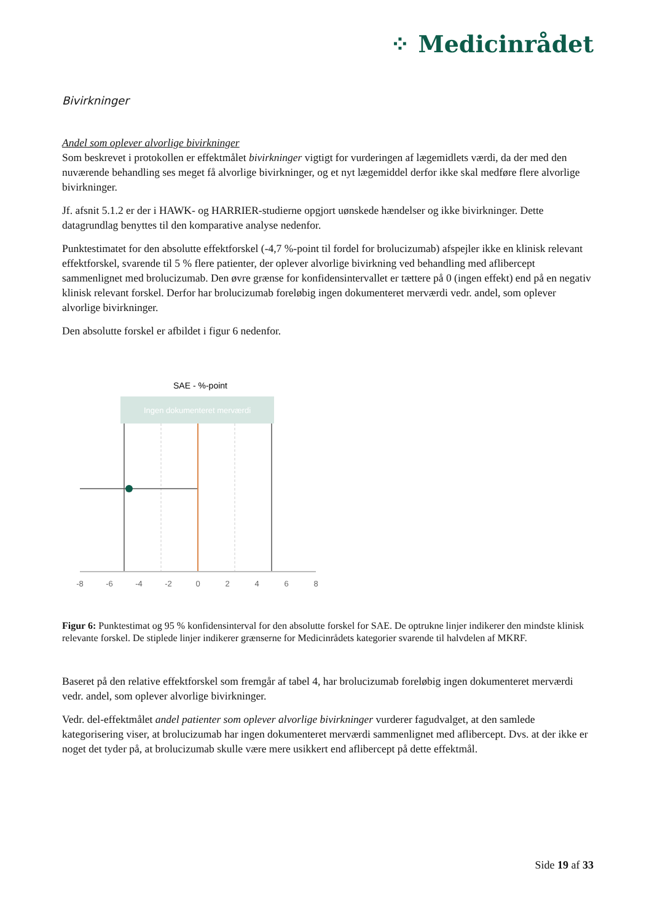⁘ Medicinrådet
Bivirkninger
Andel som oplever alvorlige bivirkninger
Som beskrevet i protokollen er effektmålet bivirkninger vigtigt for vurderingen af lægemidlets værdi, da der med den nuværende behandling ses meget få alvorlige bivirkninger, og et nyt lægemiddel derfor ikke skal medføre flere alvorlige bivirkninger.
Jf. afsnit 5.1.2 er der i HAWK- og HARRIER-studierne opgjort uønskede hændelser og ikke bivirkninger. Dette datagrundlag benyttes til den komparative analyse nedenfor.
Punktestimatet for den absolutte effektforskel (-4,7 %-point til fordel for brolucizumab) afspejler ikke en klinisk relevant effektforskel, svarende til 5 % flere patienter, der oplever alvorlige bivirkning ved behandling med aflibercept sammenlignet med brolucizumab. Den øvre grænse for konfidensintervallet er tættere på 0 (ingen effekt) end på en negativ klinisk relevant forskel. Derfor har brolucizumab foreløbig ingen dokumenteret merværdi vedr. andel, som oplever alvorlige bivirkninger.
Den absolutte forskel er afbildet i figur 6 nedenfor.
SAE - %-point
Ingen dokumenteret merværdi
-8
-6
-4
-2
0
2
4
6
8
Figur 6: Punktestimat og 95 % konfidensinterval for den absolutte forskel for SAE. De optrukne linjer indikerer den mindste klinisk relevante forskel. De stiplede linjer indikerer grænserne for Medicinrådets kategorier svarende til halvdelen af MKRF.
Baseret på den relative effektforskel som fremgår af tabel 4, har brolucizumab foreløbig ingen dokumenteret merværdi vedr. andel, som oplever alvorlige bivirkninger.
Vedr. del-effektmålet andel patienter som oplever alvorlige bivirkninger vurderer fagudvalget, at den samlede kategorisering viser, at brolucizumab har ingen dokumenteret merværdi sammenlignet med aflibercept. Dvs. at der ikke er noget det tyder på, at brolucizumab skulle være mere usikkert end aflibercept på dette effektmål.
Side 19 af 33